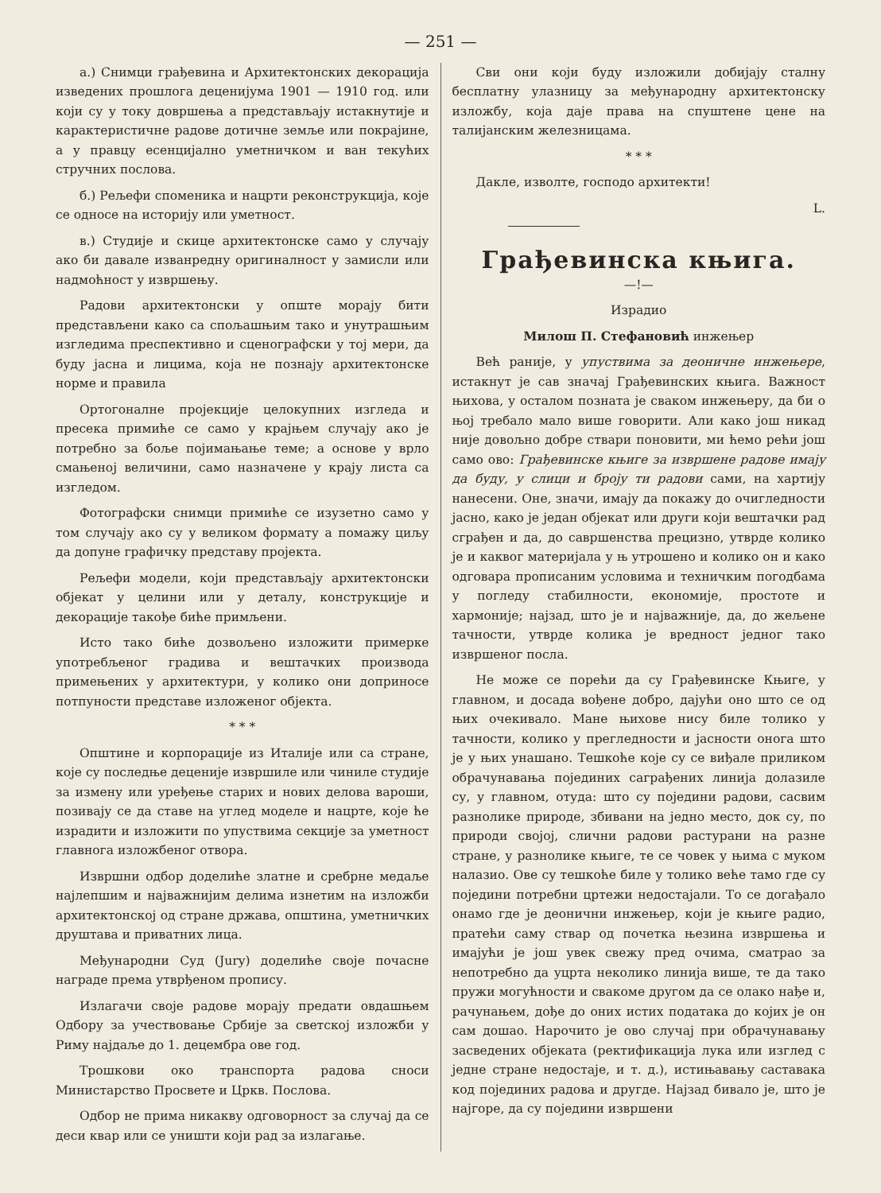— 251 —
а.) Снимци грађевина и Архитектонских декорација изведених прошлога деценијума 1901 — 1910 год. или који су у току довршења а представљају истакнутије и карактеристичне радове дотичне земље или покрајине, а у правцу есенцијално уметничком и ван текућих стручних послова.
б.) Рељефи споменика и нацрти реконструкција, које се односе на историју или уметност.
в.) Студије и скице архитектонске само у случају ако би давале изванредну оригиналност у замисли или надмоћност у извршењу.
Радови архитектонски у опште морају бити представљени како са спољашњим тако и унутрашњим изгледима преспективно и сценографски у тој мери, да буду јасна и лицима, која не познају архитектонске норме и правила
Ортогоналне пројекције целокупних изгледа и пресека примиће се само у крајњем случају ако је потребно за боље појимањање теме; а основе у врло смањеној величини, само назначене у крају листа са изгледом.
Фотографски снимци примиће се изузетно само у том случају ако су у великом формату а помажу циљу да допуне графичку представу пројекта.
Рељефи модели, који представљају архитектонски објекат у целини или у деталу, конструкције и декорације такође биће примљени.
Исто тако биће дозвољено изложити примерке употребљеног градива и вештачких производа примењених у архитектури, у колико они доприносе потпуности представе изложеног објекта.
* * *
Општине и корпорације из Италије или са стране, које су последње деценије извршиле или чиниле студије за измену или уређење старих и нових делова вароши, позивају се да ставе на углед моделе и нацрте, које ће израдити и изложити по упуствима секције за уметност главнога изложбеног отвора.
Извршни одбор доделиће златне и сребрне медаље најлепшим и најважнијим делима изнетим на изложби архитектонској од стране држава, општина, уметничких друштава и приватних лица.
Међународни Суд (Jury) доделиће своје почасне награде према утврђеном пропису.
Излагачи своје радове морају предати овдашњем Одбору за учествовање Србије за светској изложби у Риму најдаље до 1. децембра ове год.
Трошкови око транспорта радова сноси Министарство Просвете и Цркв. Послова.
Одбор не прима никакву одговорност за случај да се деси квар или се уништи који рад за излагање.
Сви они који буду изложили добијају сталну бесплатну улазницу за међународну архитектонску изложбу, која даје права на спуштене цене на талијанским железницама.
* * *
Дакле, изволте, господо архитекти!
L.
Грађевинска књига.
—!—
Израдио
Милош П. Стефановић инжењер
Већ раније, у упуствима за деоничне инжењере, истакнут је сав значај Грађевинских књига. Важност њихова, у осталом позната је сваком инжењеру, да би о њој требало мало више говорити. Али како још никад није довољно добре ствари поновити, ми ћемо рећи још само ово: Грађевинске књиге за извршене радове имају да буду, у слици и броју ти радови сами, на хартију нанесени. Оне, значи, имају да покажу до очигледности јасно, како је један објекат или други који вештачки рад сграђен и да, до савршенства прецизно, утврде колико је и каквог материјала у њ утрошено и колико он и како одговара прописаним условима и техничким погодбама у погледу стабилности, економије, простоте и хармоније; најзад, што је и најважније, да, до жељене тачности, утврде колика је вредност једног тако извршеног посла.
Не може се порећи да су Грађевинске Књиге, у главном, и досада вођене добро, дајући оно што се од њих очекивало. Мане њихове нису биле толико у тачности, колико у прегледности и јасности онога што је у њих унашано. Тешкоће које су се виђале приликом обрачунавања појединих саграђених линија долазиле су, у главном, отуда: што су поједини радови, сасвим разнолике природе, збивани на једно место, док су, по природи својој, слични радови растурани на разне стране, у разнолике књиге, те се човек у њима с муком налазио. Ове су тешкоће биле у толико веће тамо где су поједини потребни цртежи недостајали. То се догађало онамо где је деонични инжењер, који је књиге радио, пратећи саму ствар од почетка њезина извршења и имајући је још увек свежу пред очима, сматрао за непотребно да уцрта неколико линија више, те да тако пружи могућности и свакоме другом да се олако нађе и, рачунањем, дође до оних истих података до којих је он сам дошао. Нарочито је ово случај при обрачунавању засведених објеката (ректификација лука или изглед с једне стране недостаје, и т. д.), истињавању саставака код појединих радова и другде. Најзад бивало је, што је најгоре, да су поједини извршени